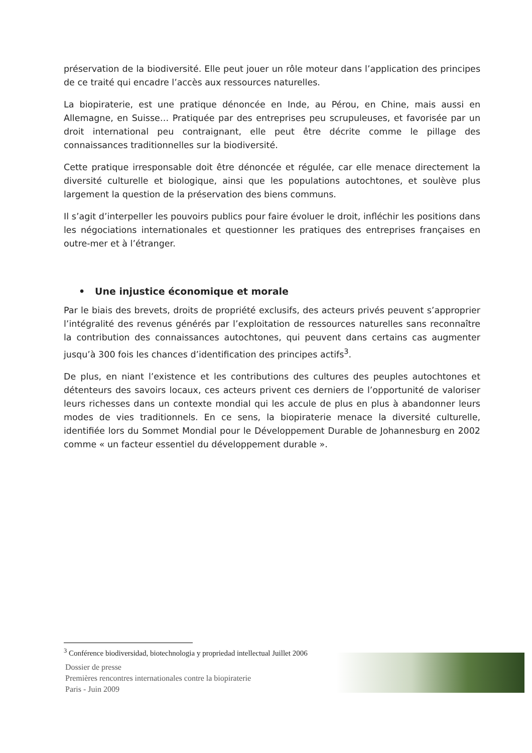préservation de la biodiversité. Elle peut jouer un rôle moteur dans l’application des principes de ce traité qui encadre l’accès aux ressources naturelles.
La biopiraterie, est une pratique dénoncée en Inde, au Pérou, en Chine, mais aussi en Allemagne, en Suisse… Pratiquée par des entreprises peu scrupuleuses, et favorisée par un droit international peu contraignant, elle peut être décrite comme le pillage des connaissances traditionnelles sur la biodiversité.
Cette pratique irresponsable doit être dénoncée et régulée, car elle menace directement la diversité culturelle et biologique, ainsi que les populations autochtones, et soulève plus largement la question de la préservation des biens communs.
Il s’agit d’interpeller les pouvoirs publics pour faire évoluer le droit, infléchir les positions dans les négociations internationales et questionner les pratiques des entreprises françaises en outre-mer et à l’étranger.
• Une injustice économique et morale
Par le biais des brevets, droits de propriété exclusifs, des acteurs privés peuvent s’approprier l’intégralité des revenus générés par l’exploitation de ressources naturelles sans reconnaître la contribution des connaissances autochtones, qui peuvent dans certains cas augmenter jusqu’à 300 fois les chances d’identification des principes actifs<sup>3</sup>.
De plus, en niant l’existence et les contributions des cultures des peuples autochtones et détenteurs des savoirs locaux, ces acteurs privent ces derniers de l’opportunité de valoriser leurs richesses dans un contexte mondial qui les accule de plus en plus à abandonner leurs modes de vies traditionnels. En ce sens, la biopiraterie menace la diversité culturelle, identifiée lors du Sommet Mondial pour le Développement Durable de Johannesburg en 2002 comme « un facteur essentiel du développement durable ».
<sup>3</sup> Conférence biodiversidad, biotechnologia y propriedad intellectual Juillet 2006
Dossier de presse
Premières rencontres internationales contre la biopiraterie
Paris - Juin 2009